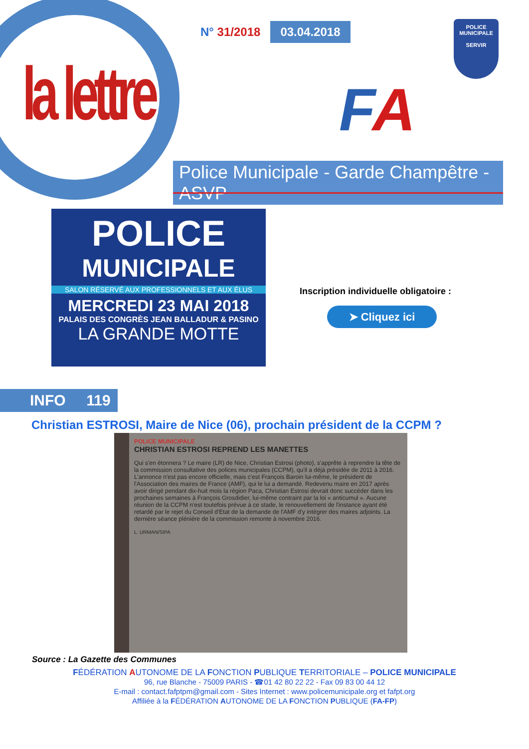N° 31/2018 03.04.2018
la lettre FA
POLICE
MUNICIPALE
SERVIR
Police Municipale - Garde Champêtre - ASVP
POLICE
MUNICIPALE
SALON RÉSERVÉ AUX PROFESSIONNELS ET AUX ÉLUS
MERCREDI 23 MAI 2018
PALAIS DES CONGRÈS JEAN BALLADUR & PASINO
LA GRANDE MOTTE
Inscription individuelle obligatoire :
➤ Cliquez ici
INFO 119
Christian ESTROSI, Maire de Nice (06), prochain président de la CCPM ?
POLICE MUNICIPALE
CHRISTIAN ESTROSI REPREND LES MANETTES
Qui s'en étonnera ? Le maire (LR) de Nice, Christian Estrosi (photo), s'apprête à reprendre la tête de la commission consultative des polices municipales (CCPM), qu'il a déjà présidée de 2011 à 2016. L'annonce n'est pas encore officielle, mais c'est François Baroin lui-même, le président de l'Association des maires de France (AMF), qui le lui a demandé. Redevenu maire en 2017 après avoir dirigé pendant dix-huit mois la région Paca, Christian Estrosi devrait donc succéder dans les prochaines semaines à François Grosdidier, lui-même contraint par la loi « anticumul ». Aucune réunion de la CCPM n'est toutefois prévue à ce stade, le renouvellement de l'instance ayant été retardé par le rejet du Conseil d'Etat de la demande de l'AMF d'y intégrer des maires adjoints. La dernière séance plénière de la commission remonte à novembre 2016.
L. URMAN/SIPA
Source : La Gazette des Communes
FÉDÉRATION AUTONOME DE LA FONCTION PUBLIQUE TERRITORIALE – POLICE MUNICIPALE
96, rue Blanche - 75009 PARIS - ☎01 42 80 22 22 - Fax 09 83 00 44 12
E-mail : contact.fafptpm@gmail.com - Sites Internet : www.policemunicipale.org et fafpt.org
Affiliée à la FÉDÉRATION AUTONOME DE LA FONCTION PUBLIQUE (FA-FP)